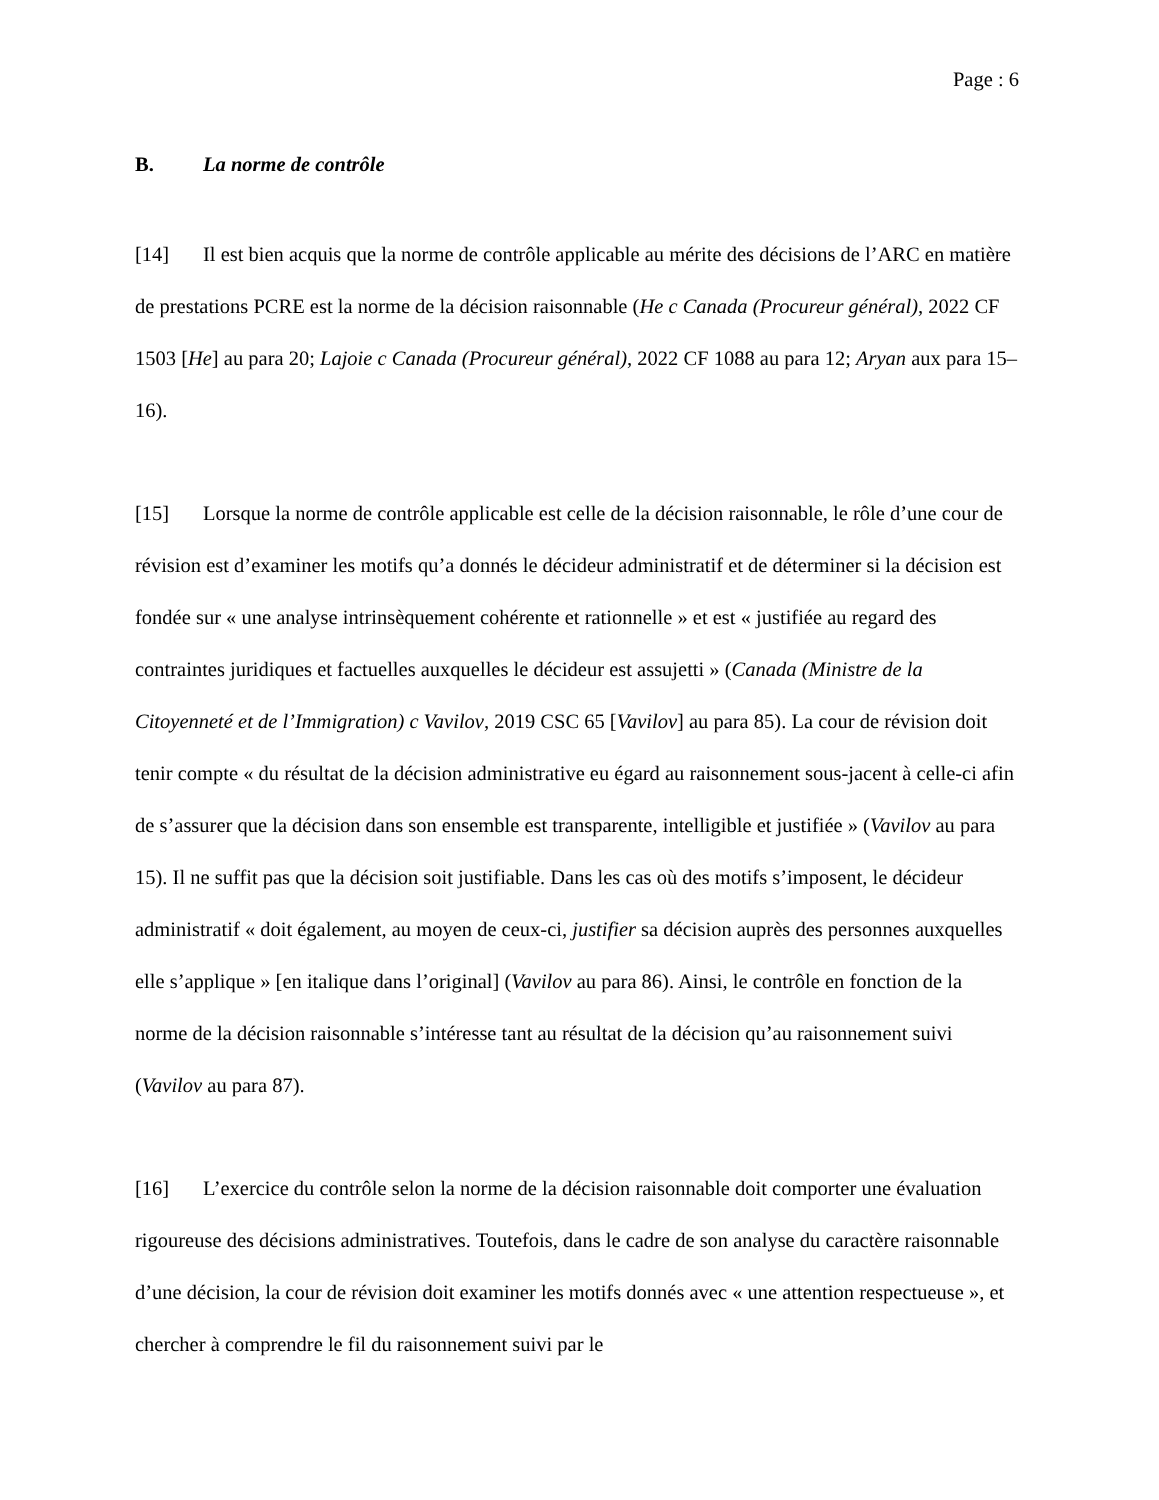Page : 6
B. La norme de contrôle
[14] Il est bien acquis que la norme de contrôle applicable au mérite des décisions de l’ARC en matière de prestations PCRE est la norme de la décision raisonnable (He c Canada (Procureur général), 2022 CF 1503 [He] au para 20; Lajoie c Canada (Procureur général), 2022 CF 1088 au para 12; Aryan aux para 15–16).
[15] Lorsque la norme de contrôle applicable est celle de la décision raisonnable, le rôle d’une cour de révision est d’examiner les motifs qu’a donnés le décideur administratif et de déterminer si la décision est fondée sur « une analyse intrinsèquement cohérente et rationnelle » et est « justifiée au regard des contraintes juridiques et factuelles auxquelles le décideur est assujetti » (Canada (Ministre de la Citoyenneté et de l’Immigration) c Vavilov, 2019 CSC 65 [Vavilov] au para 85). La cour de révision doit tenir compte « du résultat de la décision administrative eu égard au raisonnement sous-jacent à celle-ci afin de s’assurer que la décision dans son ensemble est transparente, intelligible et justifiée » (Vavilov au para 15). Il ne suffit pas que la décision soit justifiable. Dans les cas où des motifs s’imposent, le décideur administratif « doit également, au moyen de ceux-ci, justifier sa décision auprès des personnes auxquelles elle s’applique » [en italique dans l’original] (Vavilov au para 86). Ainsi, le contrôle en fonction de la norme de la décision raisonnable s’intéresse tant au résultat de la décision qu’au raisonnement suivi (Vavilov au para 87).
[16] L’exercice du contrôle selon la norme de la décision raisonnable doit comporter une évaluation rigoureuse des décisions administratives. Toutefois, dans le cadre de son analyse du caractère raisonnable d’une décision, la cour de révision doit examiner les motifs donnés avec « une attention respectueuse », et chercher à comprendre le fil du raisonnement suivi par le